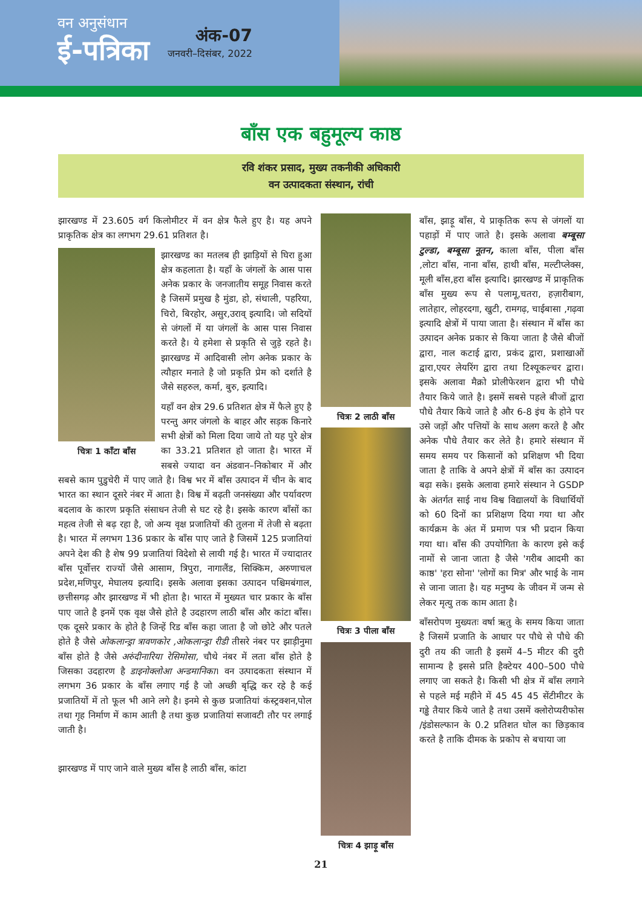वन अनुसंधान
ई-पत्रिका
अंक-07
जनवरी–दिसंबर, 2022
बाँस एक बहुमूल्य काष्ठ
रवि शंकर प्रसाद, मुख्य तकनीकी अधिकारी
वन उत्पादकता संस्थान, रांची
झारखण्ड में 23.605 वर्ग किलोमीटर में वन क्षेत्र फैले हुए है। यह अपने प्राकृतिक क्षेत्र का लगभग 29.61 प्रतिशत है।
चित्रः 1 काँटा बाँस
झारखण्ड का मतलब ही झाड़ियों से घिरा हुआ क्षेत्र कहलाता है। यहाँ के जंगलों के आस पास अनेक प्रकार के जनजातीय समूह निवास करते है जिसमें प्रमुख है मुंडा, हो, संथाली, पहरिया, चिरो, बिरहोर, असुर,उराव् इत्यादि। जो सदियों से जंगलों में या जंगलों के आस पास निवास करते है। ये हमेशा से प्रकृति से जुड़े रहते है। झारखण्ड में आदिवासी लोग अनेक प्रकार के त्यौहार मनाते है जो प्रकृति प्रेम को दर्शाते है जैसे सहरुल, कर्मा, बुरु, इत्यादि।
यहाँ वन क्षेत्र 29.6 प्रतिशत क्षेत्र में फैले हुए है परन्तु अगर जंगलो के बाहर और सड़क किनारे सभी क्षेत्रों को मिला दिया जाये तो यह पुरे क्षेत्र का 33.21 प्रतिशत हो जाता है। भारत में सबसे ज्यादा वन अंडवान–निकोबार में और सबसे काम पुडुचेरी में पाए जाते है। विश्व भर में बाँस उत्पादन में चीन के बाद भारत का स्थान दूसरे नंबर में आता है। विश्व में बढ़ती जनसंख्या और पर्यावरण बदलाव के कारण प्रकृति संसाधन तेजी से घट रहे है। इसके कारण बाँसों का महत्व तेजी से बढ़ रहा है, जो अन्य वृक्ष प्रजातियों की तुलना में तेजी से बढ़ता है। भारत में लगभग 136 प्रकार के बाँस पाए जाते है जिसमें 125 प्रजातियां अपने देश की है शेष 99 प्रजातियां विदेशो से लायी गई है। भारत में ज्यादातर बाँस पूर्वोत्तर राज्यों जैसे आसाम, त्रिपुरा, नागालैंड, सिक्किम, अरुणाचल प्रदेश,मणिपुर, मेघालय इत्यादि। इसके अलावा इसका उत्पादन पश्चिमबंगाल, छत्तीसगढ़ और झारखण्ड में भी होता है। भारत में मुख्यत चार प्रकार के बाँस पाए जाते है इनमें एक वृक्ष जैसे होते है उदहारण लाठी बाँस और कांटा बाँस। एक दूसरे प्रकार के होते है जिन्हें रिड बाँस कहा जाता है जो छोटे और पतले होते है जैसे ओकलान्ड्रा त्रावणकोर ,ओकलान्ड्रा रीडी तीसरे नंबर पर झाड़ीनुमा बाँस होते है जैसे अरुंदीनारिया रेसिमोसा, चौथे नंबर में लता बाँस होते है जिसका उदहारण है डाइनोक्लोआ अन्डमानिका। वन उत्पादकता संस्थान में लगभग 36 प्रकार के बाँस लगाए गई है जो अच्छी बृद्धि कर रहे है कई प्रजातियों में तो फूल भी आने लगे है। इनमे से कुछ प्रजातियां कंस्ट्रक्शन,पोल तथा गृह निर्माण में काम आती है तथा कुछ प्रजातियां सजावटी तौर पर लगाई जाती है।
झारखण्ड में पाए जाने वाले मुख्य बाँस है लाठी बाँस, कांटा
चित्रः 2 लाठी बाँस
चित्रः 3 पीला बाँस
चित्रः 4 झाड़ू बाँस
बाँस, झाड़ू बाँस, ये प्राकृतिक रूप से जंगलों या पहाड़ों में पाए जाते है। इसके अलावा बम्बूसा टुल्डा, बम्बूसा नूतन, काला बाँस, पीला बाँस ,लोटा बाँस, नाना बाँस, हाथी बाँस, मल्टीप्लेक्स, मूली बाँस,हरा बाँस इत्यादि। झारखण्ड में प्राकृतिक बाँस मुख्य रूप से पलामू,चतरा, हज़ारीबाग, लातेहार, लोहरदगा, खुटी, रामगढ़, चाईबासा ,गढ़वा इत्यादि क्षेत्रों में पाया जाता है। संस्थान में बाँस का उत्पादन अनेक प्रकार से किया जाता है जैसे बीजों द्वारा, नाल कटाई द्वारा, प्रकंद द्वारा, प्रशाखाओं द्वारा,एयर लेयरिंग द्वारा तथा टिश्यूकल्चर द्वारा। इसके अलावा मैक्रो प्रोलीफेरशन द्वारा भी पौधे तैयार किये जाते है। इसमें सबसे पहले बीजों द्वारा पौधे तैयार किये जाते है और 6-8 इंच के होने पर उसे जड़ों और पत्तियों के साथ अलग करते है और अनेक पौधे तैयार कर लेते है। हमारे संस्थान में समय समय पर किसानों को प्रशिक्षण भी दिया जाता है ताकि वे अपने क्षेत्रों में बाँस का उत्पादन बढ़ा सके। इसके अलावा हमारे संस्थान ने GSDP के अंतर्गत साई नाथ विश्व विद्यालयों के विधार्थियों को 60 दिनों का प्रशिक्षण दिया गया था और कार्यक्रम के अंत में प्रमाण पत्र भी प्रदान किया गया था। बाँस की उपयोगिता के कारण इसे कई नामों से जाना जाता है जैसे 'गरीब आदमी का काष्ठ' 'हरा सोना' 'लोगों का मित्र' और भाई के नाम से जाना जाता है। यह मनुष्य के जीवन में जन्म से लेकर मृत्यु तक काम आता है।
बाँसरोपण मुख्यतः वर्षा ऋतु के समय किया जाता है जिसमें प्रजाति के आधार पर पौधे से पौधे की दुरी तय की जाती है इसमें 4–5 मीटर की दुरी सामान्य है इससे प्रति हैक्टेयर 400–500 पौधे लगाए जा सकते है। किसी भी क्षेत्र में बाँस लगाने से पहले मई महीने में 45 45 45 सेंटीमीटर के गड्ढे तैयार किये जाते है तथा उसमें क्लोरोप्यरीफोस /इंडोसल्फान के 0.2 प्रतिशत घोल का छिड़काव करते है ताकि दीमक के प्रकोप से बचाया जा
21